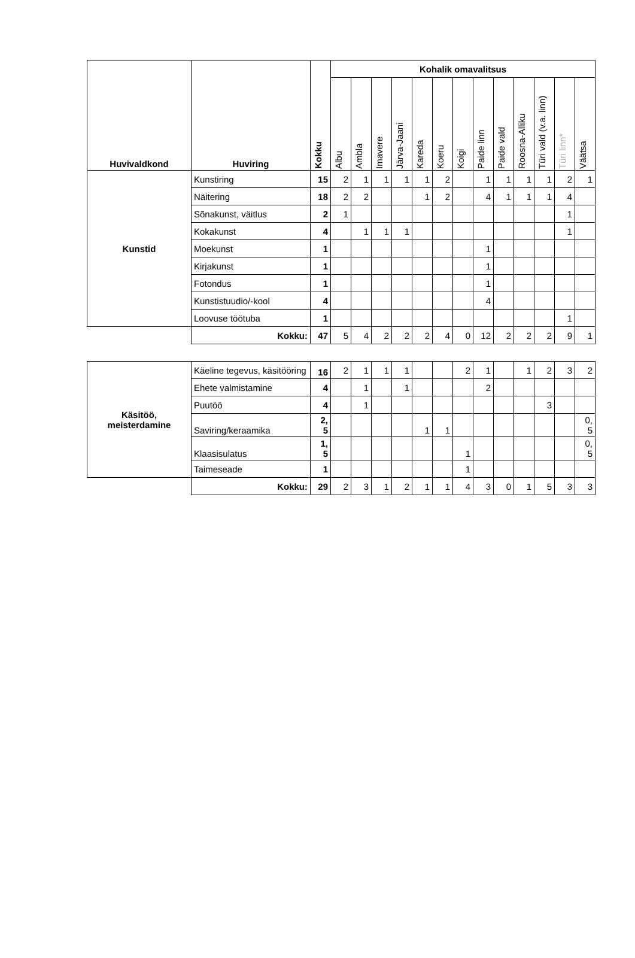| Huvivaldkond | Huviring | Kokku | Kohalik omavalitsus | | | | | | | | | | | | |
| --- | --- | --- | --- | --- | --- | --- | --- | --- | --- | --- | --- | --- | --- | --- | --- |
| | | | Albu | Ambla | Imavere | Järva-Jaani | Kareda | Koeru | Koigi | Paide linn | Paide vald | Roosna-Alliku | Türi vald (v.a. linn) | Türi linn* | Väätsa |
| Kunstid | Kunstiring | 15 | 2 | 1 | 1 | 1 | 1 | 2 | | 1 | 1 | 1 | 1 | 2 | 1 |
| | Näitering | 18 | 2 | 2 | | | 1 | 2 | | 4 | 1 | 1 | 1 | 4 | |
| | Sõnakunst, väitlus | 2 | 1 | | | | | | | | | | | 1 | |
| | Kokakunst | 4 | | 1 | 1 | 1 | | | | | | | | 1 | |
| | Moekunst | 1 | | | | | | | | 1 | | | | | |
| | Kirjakunst | 1 | | | | | | | | 1 | | | | | |
| | Fotondus | 1 | | | | | | | | 1 | | | | | |
| | Kunstistuudio/-kool | 4 | | | | | | | | 4 | | | | | |
| | Loovuse töötuba | 1 | | | | | | | | | | | | 1 | |
| | Kokku: | 47 | 5 | 4 | 2 | 2 | 2 | 4 | 0 | 12 | 2 | 2 | 2 | 9 | 1 |
| Käsitöö, meisterdamine | Käeline tegevus, käsitööring | 16 | 2 | 1 | 1 | 1 | | | 2 | 1 | | 1 | 2 | 3 | 2 |
| | Ehete valmistamine | 4 | | 1 | | 1 | | | | 2 | | | | | |
| | Puutöö | 4 | | 1 | | | | | | | | | 3 | | |
| | Saviring/keraamika | 2, 5 | | | | | 1 | 1 | | | | | | | 0, 5 |
| | Klaasisulatus | 1, 5 | | | | | | | 1 | | | | | | 0, 5 |
| | Taimeseade | 1 | | | | | | | 1 | | | | | | |
| | Kokku: | 29 | 2 | 3 | 1 | 2 | 1 | 1 | 4 | 3 | 0 | 1 | 5 | 3 | 3 |